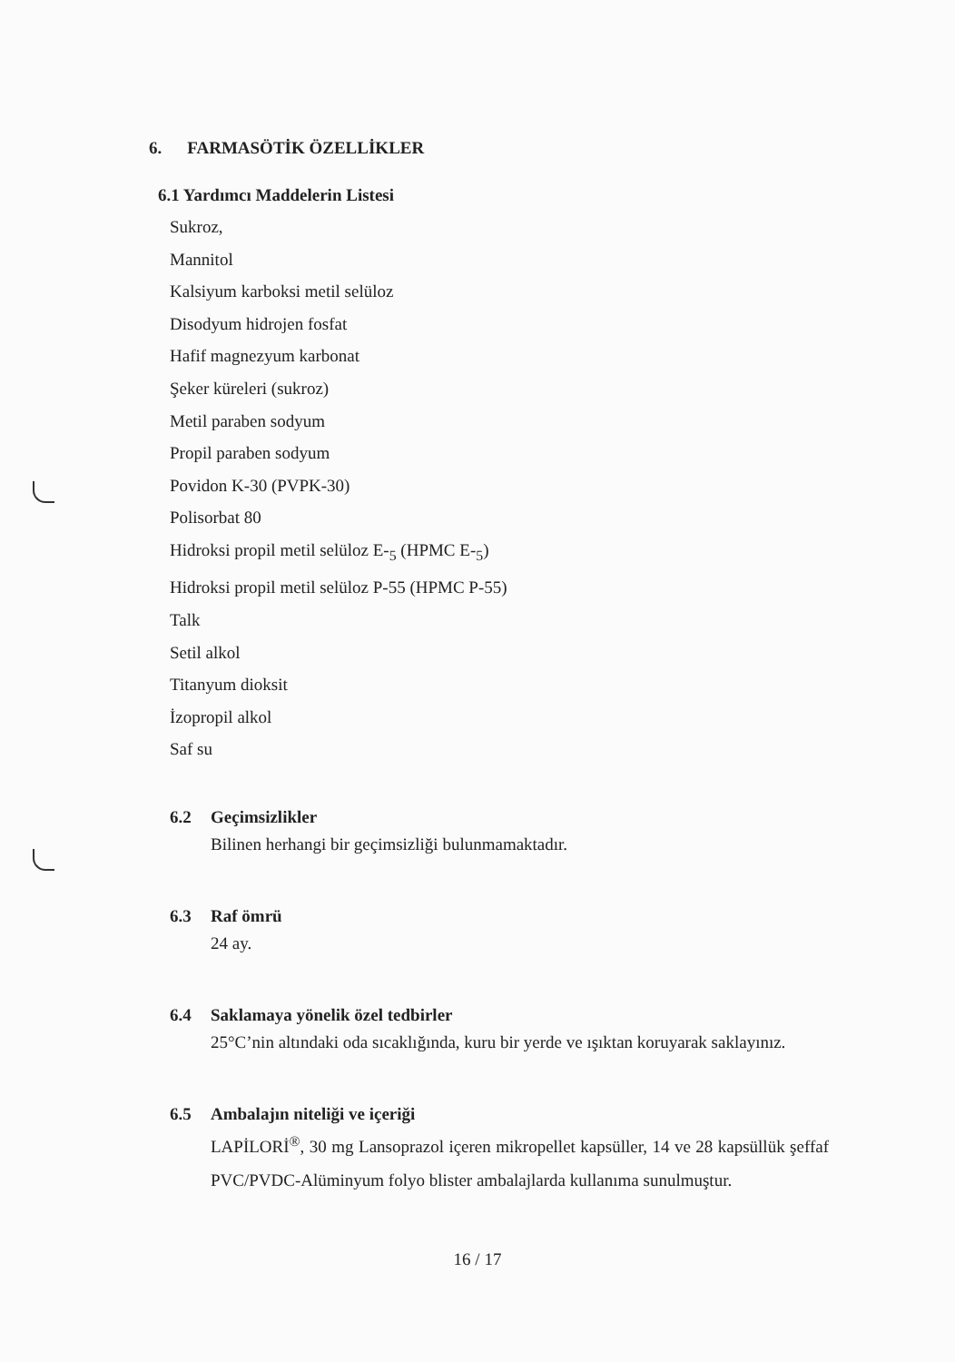6. FARMASÖTİK ÖZELLİKLER
6.1 Yardımcı Maddelerin Listesi
Sukroz,
Mannitol
Kalsiyum karboksi metil selüloz
Disodyum hidrojen fosfat
Hafif magnezyum karbonat
Şeker küreleri (sukroz)
Metil paraben sodyum
Propil paraben sodyum
Povidon K-30 (PVPK-30)
Polisorbat 80
Hidroksi propil metil selüloz E-<sub>5</sub> (HPMC E-<sub>5</sub>)
Hidroksi propil metil selüloz P-55 (HPMC P-55)
Talk
Setil alkol
Titanyum dioksit
İzopropil alkol
Saf su
6.2 Geçimsizlikler
Bilinen herhangi bir geçimsizliği bulunmamaktadır.
6.3 Raf ömrü
24 ay.
6.4 Saklamaya yönelik özel tedbirler
25°C’nin altındaki oda sıcaklığında, kuru bir yerde ve ışıktan koruyarak saklayınız.
6.5 Ambalajın niteliği ve içeriği
LAPİLORİ<sup>®</sup>, 30 mg Lansoprazol içeren mikropellet kapsüller, 14 ve 28 kapsüllük şeffaf PVC/PVDC-Alüminyum folyo blister ambalajlarda kullanıma sunulmuştur.
16 / 17